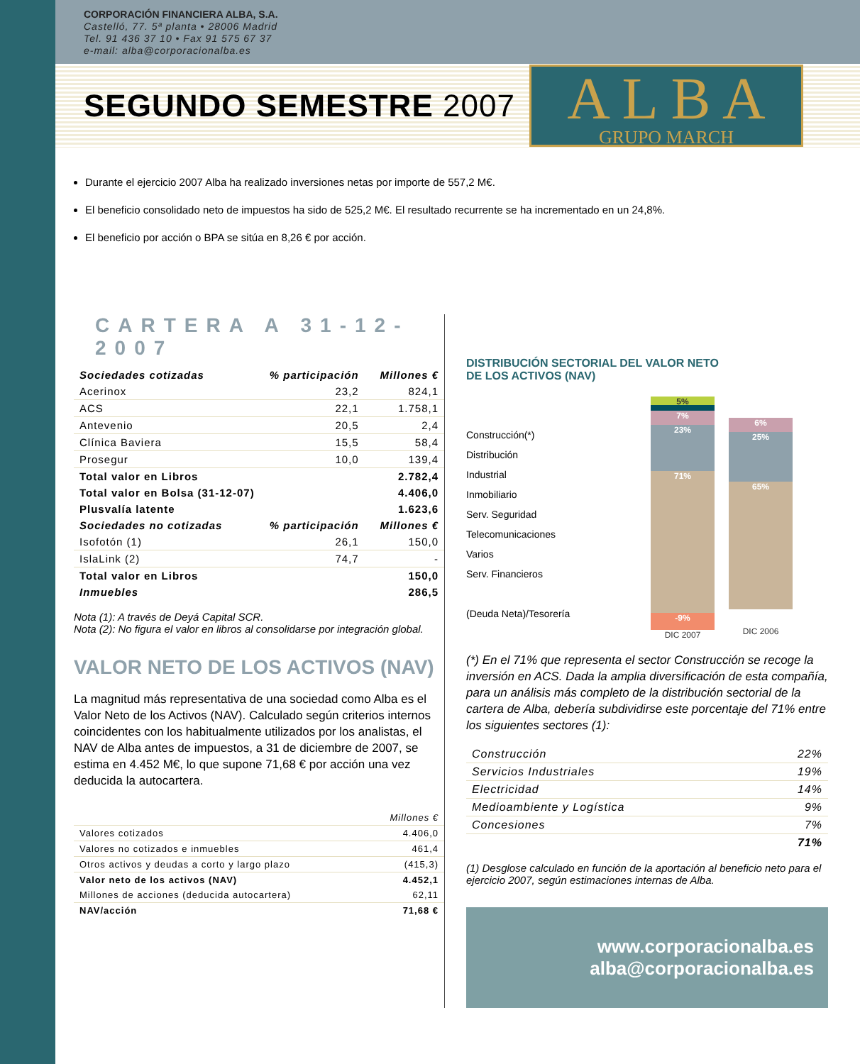CORPORACIÓN FINANCIERA ALBA, S.A.
Castelló, 77. 5ª planta • 28006 Madrid
Tel. 91 436 37 10 • Fax 91 575 67 37
e-mail: alba@corporacionalba.es
SEGUNDO SEMESTRE 2007
A L B A
GRUPO MARCH
Durante el ejercicio 2007 Alba ha realizado inversiones netas por importe de 557,2 M€.
El beneficio consolidado neto de impuestos ha sido de 525,2 M€. El resultado recurrente se ha incrementado en un 24,8%.
El beneficio por acción o BPA se sitúa en 8,26 € por acción.
CARTERA A 31-12-2007
| Sociedades cotizadas | % participación | Millones € |
| --- | --- | --- |
| Acerinox | 23,2 | 824,1 |
| ACS | 22,1 | 1.758,1 |
| Antevenio | 20,5 | 2,4 |
| Clínica Baviera | 15,5 | 58,4 |
| Prosegur | 10,0 | 139,4 |
| Total valor en Libros | | 2.782,4 |
| Total valor en Bolsa (31-12-07) | | 4.406,0 |
| Plusvalía latente | | 1.623,6 |
| Sociedades no cotizadas | % participación | Millones € |
| Isofotón (1) | 26,1 | 150,0 |
| IslaLink (2) | 74,7 | - |
| Total valor en Libros | | 150,0 |
| Inmuebles | | 286,5 |
Nota (1): A través de Deyá Capital SCR.
Nota (2): No figura el valor en libros al consolidarse por integración global.
VALOR NETO DE LOS ACTIVOS (NAV)
La magnitud más representativa de una sociedad como Alba es el Valor Neto de los Activos (NAV). Calculado según criterios internos coincidentes con los habitualmente utilizados por los analistas, el NAV de Alba antes de impuestos, a 31 de diciembre de 2007, se estima en 4.452 M€, lo que supone 71,68 € por acción una vez deducida la autocartera.
| | Millones € |
| Valores cotizados | 4.406,0 |
| Valores no cotizados e inmuebles | 461,4 |
| Otros activos y deudas a corto y largo plazo | (415,3) |
| Valor neto de los activos (NAV) | 4.452,1 |
| Millones de acciones (deducida autocartera) | 62,11 |
| NAV/acción | 71,68 € |
DISTRIBUCIÓN SECTORIAL DEL VALOR NETO
DE LOS ACTIVOS (NAV)
Construcción(*)
Distribución
Industrial
Inmobiliario
Serv. Seguridad
Telecomunicaciones
Varios
Serv. Financieros
(Deuda Neta)/Tesorería
5%
7%
23%
71%
-9%
DIC 2007
6%
25%
65%
DIC 2006
(*) En el 71% que representa el sector Construcción se recoge la inversión en ACS. Dada la amplia diversificación de esta compañía, para un análisis más completo de la distribución sectorial de la cartera de Alba, debería subdividirse este porcentaje del 71% entre los siguientes sectores (1):
| Construcción | 22% |
| Servicios Industriales | 19% |
| Electricidad | 14% |
| Medioambiente y Logística | 9% |
| Concesiones | 7% |
| | 71% |
(1) Desglose calculado en función de la aportación al beneficio neto para el ejercicio 2007, según estimaciones internas de Alba.
www.corporacionalba.es
alba@corporacionalba.es